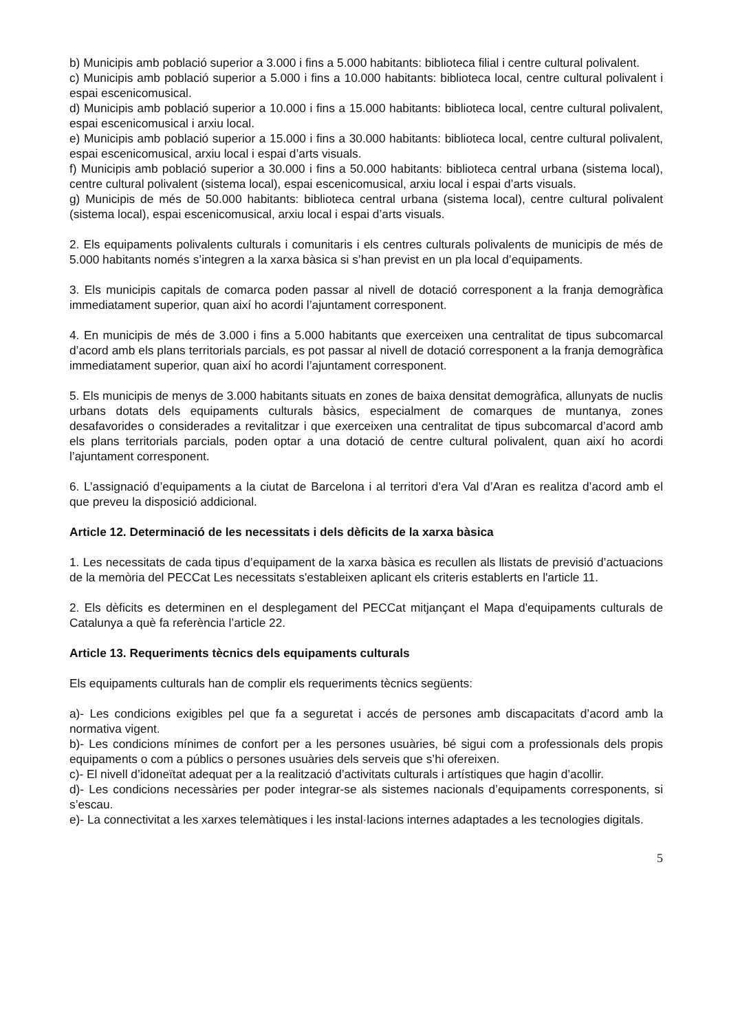b) Municipis amb població superior a 3.000 i fins a 5.000 habitants: biblioteca filial i centre cultural polivalent.
c) Municipis amb població superior a 5.000 i fins a 10.000 habitants: biblioteca local, centre cultural polivalent i espai escenicomusical.
d) Municipis amb població superior a 10.000 i fins a 15.000 habitants: biblioteca local, centre cultural polivalent, espai escenicomusical i arxiu local.
e) Municipis amb població superior a 15.000 i fins a 30.000 habitants: biblioteca local, centre cultural polivalent, espai escenicomusical, arxiu local i espai d’arts visuals.
f) Municipis amb població superior a 30.000 i fins a 50.000 habitants: biblioteca central urbana (sistema local), centre cultural polivalent (sistema local), espai escenicomusical, arxiu local i espai d’arts visuals.
g) Municipis de més de 50.000 habitants: biblioteca central urbana (sistema local), centre cultural polivalent (sistema local), espai escenicomusical, arxiu local i espai d’arts visuals.
2. Els equipaments polivalents culturals i comunitaris i els centres culturals polivalents de municipis de més de 5.000 habitants només s’integren a la xarxa bàsica si s’han previst en un pla local d’equipaments.
3. Els municipis capitals de comarca poden passar al nivell de dotació corresponent a la franja demogràfica immediatament superior, quan així ho acordi l’ajuntament corresponent.
4. En municipis de més de 3.000 i fins a 5.000 habitants que exerceixen una centralitat de tipus subcomarcal d’acord amb els plans territorials parcials, es pot passar al nivell de dotació corresponent a la franja demogràfica immediatament superior, quan així ho acordi l’ajuntament corresponent.
5. Els municipis de menys de 3.000 habitants situats en zones de baixa densitat demogràfica, allunyats de nuclis urbans dotats dels equipaments culturals bàsics, especialment de comarques de muntanya, zones desafavorides o considerades a revitalitzar i que exerceixen una centralitat de tipus subcomarcal d’acord amb els plans territorials parcials, poden optar a una dotació de centre cultural polivalent, quan així ho acordi l’ajuntament corresponent.
6. L’assignació d’equipaments a la ciutat de Barcelona i al territori d’era Val d’Aran es realitza d’acord amb el que preveu la disposició addicional.
Article 12. Determinació de les necessitats i dels dèficits de la xarxa bàsica
1. Les necessitats de cada tipus d’equipament de la xarxa bàsica es recullen als llistats de previsió d’actuacions de la memòria del PECCat Les necessitats s'estableixen aplicant els criteris establerts en l'article 11.
2. Els dèficits es determinen en el desplegament del PECCat mitjançant el Mapa d'equipaments culturals de Catalunya a què fa referència l’article 22.
Article 13. Requeriments tècnics dels equipaments culturals
Els equipaments culturals han de complir els requeriments tècnics següents:
a)- Les condicions exigibles pel que fa a seguretat i accés de persones amb discapacitats d’acord amb la normativa vigent.
b)- Les condicions mínimes de confort per a les persones usuàries, bé sigui com a professionals dels propis equipaments o com a públics o persones usuàries dels serveis que s’hi ofereixen.
c)- El nivell d’idoneïtat adequat per a la realització d’activitats culturals i artístiques que hagin d’acollir.
d)- Les condicions necessàries per poder integrar-se als sistemes nacionals d’equipaments corresponents, si s’escau.
e)- La connectivitat a les xarxes telemàtiques i les instal·lacions internes adaptades a les tecnologies digitals.
5